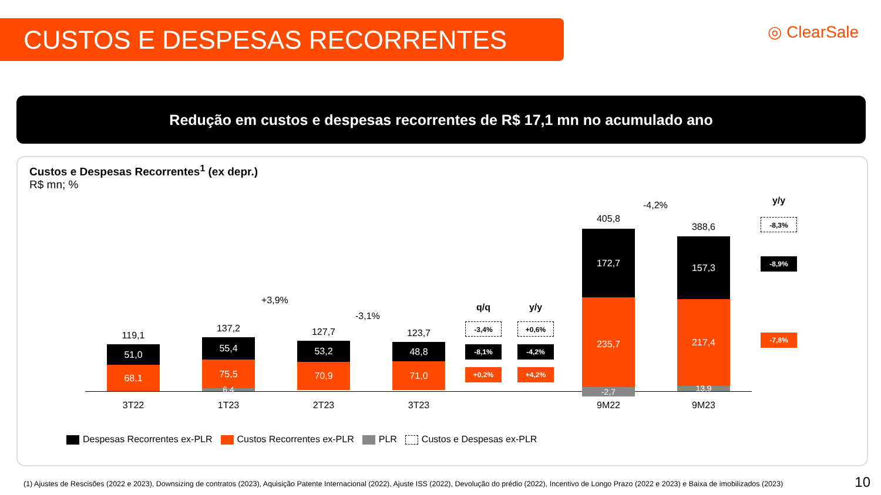CUSTOS E DESPESAS RECORRENTES ◎ ClearSale
Redução em custos e despesas recorrentes de R$ 17,1 mn no acumulado ano
Custos e Despesas Recorrentes<sup>1</sup> (ex depr.)
R$ mn; %
119,1
51,0
68,1
3T22
137,2
55,4
75,5
6,4
1T23
127,7
53,2
70,9
2T23
123,7
48,8
71,0
3T23
+3,9%
-3,1%
q/q
-3,4%
-8,1%
+0,2%
y/y
+0,6%
-4,2%
+4,2%
405,8
172,7
235,7
-2,7
9M22
388,6
157,3
217,4
13,9
9M23
-4,2% y/y
-8,3%
-8,9%
-7,8%
Despesas Recorrentes ex-PLR Custos Recorrentes ex-PLR PLR Custos e Despesas ex-PLR
(1) Ajustes de Rescisões (2022 e 2023), Downsizing de contratos (2023), Aquisição Patente Internacional (2022), Ajuste ISS (2022), Devolução do prédio (2022), Incentivo de Longo Prazo (2022 e 2023) e Baixa de imobilizados (2023)
10